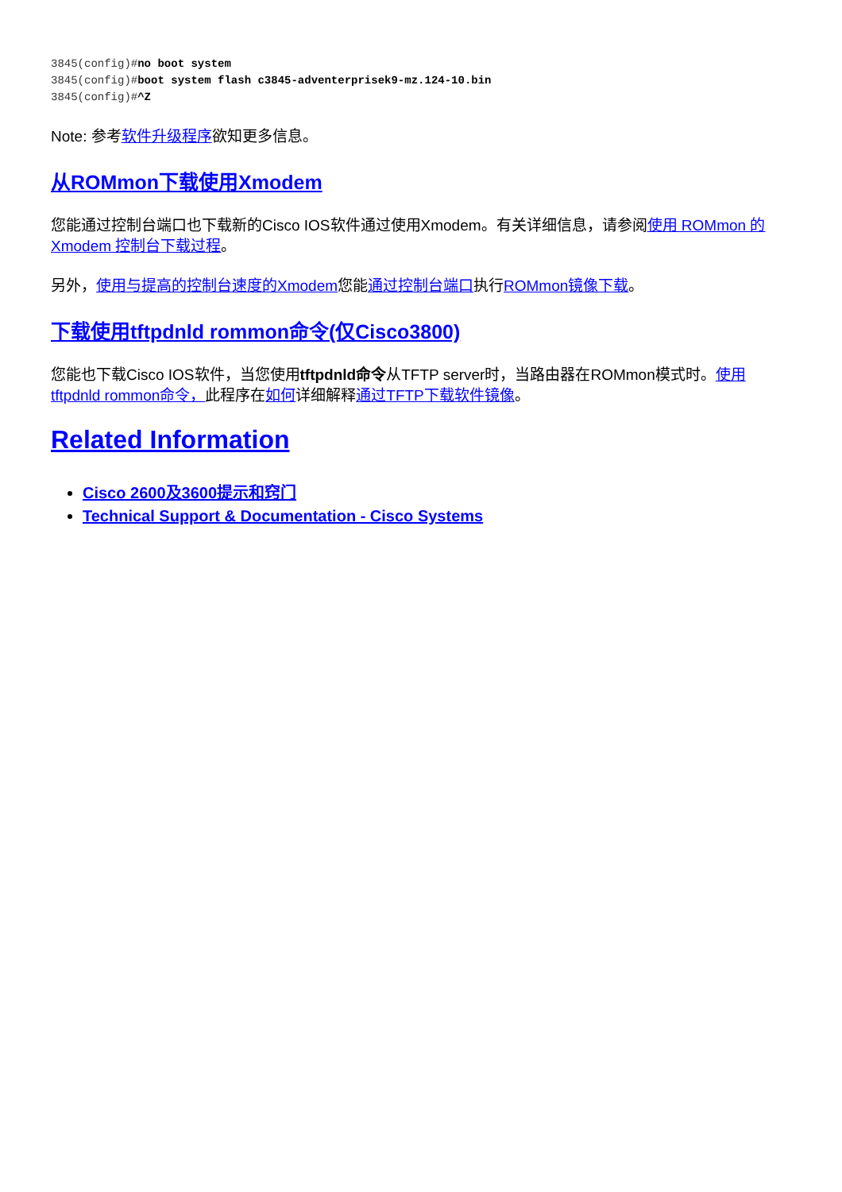3845(config)#no boot system
3845(config)#boot system flash c3845-adventerprisek9-mz.124-10.bin
3845(config)#^Z
Note: 参考软件升级程序欲知更多信息。
从ROMmon下载使用Xmodem
您能通过控制台端口也下载新的Cisco IOS软件通过使用Xmodem。有关详细信息，请参阅使用 ROMmon 的 Xmodem 控制台下载过程。
另外，使用与提高的控制台速度的Xmodem您能通过控制台端口执行ROMmon镜像下载。
下载使用tftpdnld rommon命令(仅Cisco3800)
您能也下载Cisco IOS软件，当您使用tftpdnld命令从TFTP server时，当路由器在ROMmon模式时。使用tftpdnld rommon命令，此程序在如何详细解释通过TFTP下载软件镜像。
Related Information
Cisco 2600及3600提示和窍门
Technical Support & Documentation - Cisco Systems